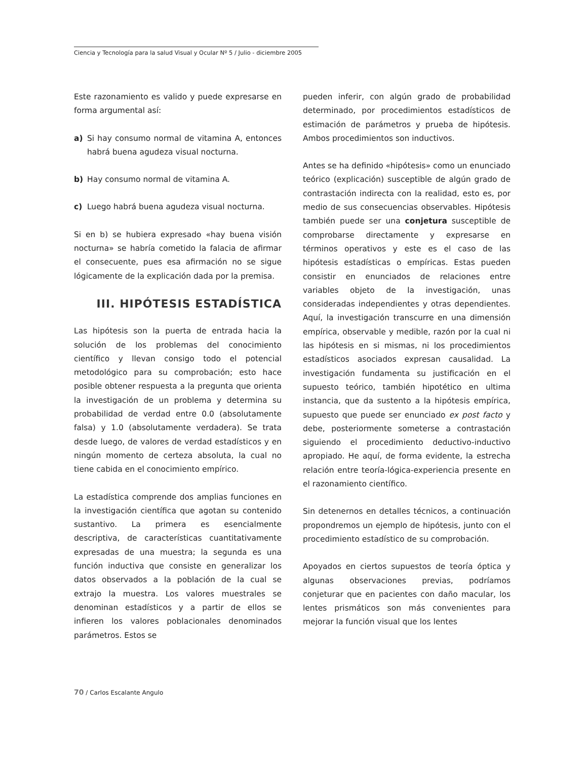Ciencia y Tecnología para la salud Visual y Ocular Nº 5 / Julio - diciembre 2005
Este razonamiento es valido y puede expresarse en forma argumental así:
a) Si hay consumo normal de vitamina A, entonces habrá buena agudeza visual nocturna.
b) Hay consumo normal de vitamina A.
c) Luego habrá buena agudeza visual nocturna.
Si en b) se hubiera expresado «hay buena visión nocturna» se habría cometido la falacia de afirmar el consecuente, pues esa afirmación no se sigue lógicamente de la explicación dada por la premisa.
III. HIPÓTESIS ESTADÍSTICA
Las hipótesis son la puerta de entrada hacia la solución de los problemas del conocimiento científico y llevan consigo todo el potencial metodológico para su comprobación; esto hace posible obtener respuesta a la pregunta que orienta la investigación de un problema y determina su probabilidad de verdad entre 0.0 (absolutamente falsa) y 1.0 (absolutamente verdadera). Se trata desde luego, de valores de verdad estadísticos y en ningún momento de certeza absoluta, la cual no tiene cabida en el conocimiento empírico.
La estadística comprende dos amplias funciones en la investigación científica que agotan su contenido sustantivo. La primera es esencialmente descriptiva, de características cuantitativamente expresadas de una muestra; la segunda es una función inductiva que consiste en generalizar los datos observados a la población de la cual se extrajo la muestra. Los valores muestrales se denominan estadísticos y a partir de ellos se infieren los valores poblacionales denominados parámetros. Estos se
pueden inferir, con algún grado de probabilidad determinado, por procedimientos estadísticos de estimación de parámetros y prueba de hipótesis. Ambos procedimientos son inductivos.
Antes se ha definido «hipótesis» como un enunciado teórico (explicación) susceptible de algún grado de contrastación indirecta con la realidad, esto es, por medio de sus consecuencias observables. Hipótesis también puede ser una conjetura susceptible de comprobarse directamente y expresarse en términos operativos y este es el caso de las hipótesis estadísticas o empíricas. Estas pueden consistir en enunciados de relaciones entre variables objeto de la investigación, unas consideradas independientes y otras dependientes. Aquí, la investigación transcurre en una dimensión empírica, observable y medible, razón por la cual ni las hipótesis en si mismas, ni los procedimientos estadísticos asociados expresan causalidad. La investigación fundamenta su justificación en el supuesto teórico, también hipotético en ultima instancia, que da sustento a la hipótesis empírica, supuesto que puede ser enunciado ex post facto y debe, posteriormente someterse a contrastación siguiendo el procedimiento deductivo-inductivo apropiado. He aquí, de forma evidente, la estrecha relación entre teoría-lógica-experiencia presente en el razonamiento científico.
Sin detenernos en detalles técnicos, a continuación propondremos un ejemplo de hipótesis, junto con el procedimiento estadístico de su comprobación.
Apoyados en ciertos supuestos de teoría óptica y algunas observaciones previas, podríamos conjeturar que en pacientes con daño macular, los lentes prismáticos son más convenientes para mejorar la función visual que los lentes
70 / Carlos Escalante Angulo